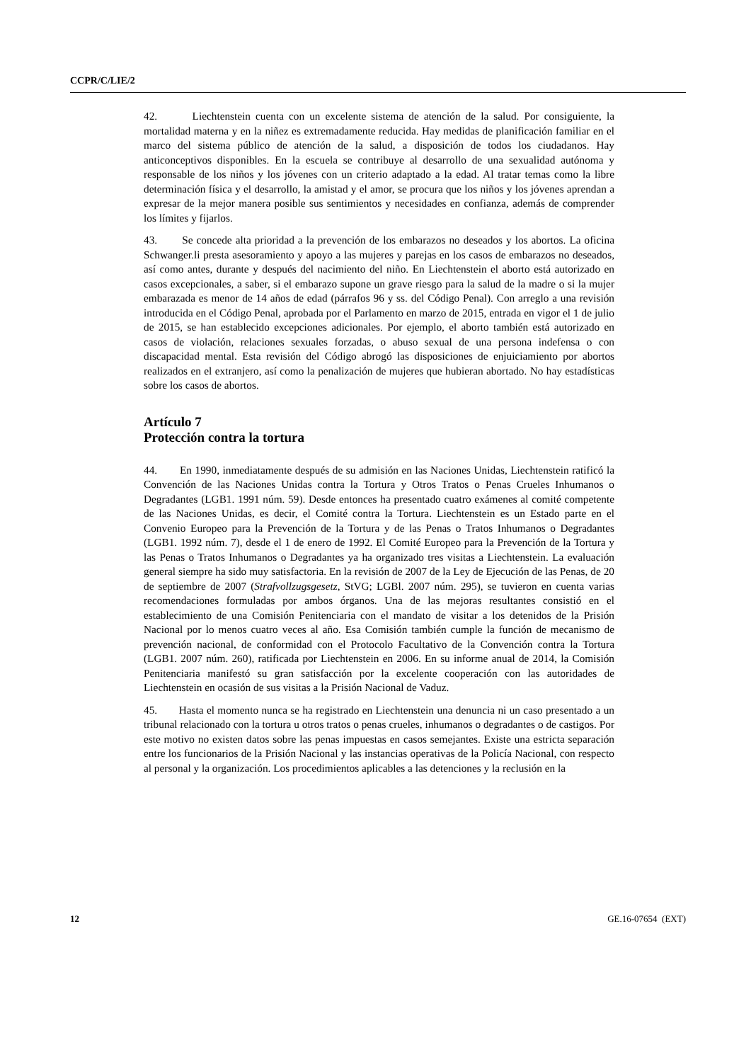CCPR/C/LIE/2
42. Liechtenstein cuenta con un excelente sistema de atención de la salud. Por consiguiente, la mortalidad materna y en la niñez es extremadamente reducida. Hay medidas de planificación familiar en el marco del sistema público de atención de la salud, a disposición de todos los ciudadanos. Hay anticonceptivos disponibles. En la escuela se contribuye al desarrollo de una sexualidad autónoma y responsable de los niños y los jóvenes con un criterio adaptado a la edad. Al tratar temas como la libre determinación física y el desarrollo, la amistad y el amor, se procura que los niños y los jóvenes aprendan a expresar de la mejor manera posible sus sentimientos y necesidades en confianza, además de comprender los límites y fijarlos.
43. Se concede alta prioridad a la prevención de los embarazos no deseados y los abortos. La oficina Schwanger.li presta asesoramiento y apoyo a las mujeres y parejas en los casos de embarazos no deseados, así como antes, durante y después del nacimiento del niño. En Liechtenstein el aborto está autorizado en casos excepcionales, a saber, si el embarazo supone un grave riesgo para la salud de la madre o si la mujer embarazada es menor de 14 años de edad (párrafos 96 y ss. del Código Penal). Con arreglo a una revisión introducida en el Código Penal, aprobada por el Parlamento en marzo de 2015, entrada en vigor el 1 de julio de 2015, se han establecido excepciones adicionales. Por ejemplo, el aborto también está autorizado en casos de violación, relaciones sexuales forzadas, o abuso sexual de una persona indefensa o con discapacidad mental. Esta revisión del Código abrogó las disposiciones de enjuiciamiento por abortos realizados en el extranjero, así como la penalización de mujeres que hubieran abortado. No hay estadísticas sobre los casos de abortos.
Artículo 7
Protección contra la tortura
44. En 1990, inmediatamente después de su admisión en las Naciones Unidas, Liechtenstein ratificó la Convención de las Naciones Unidas contra la Tortura y Otros Tratos o Penas Crueles Inhumanos o Degradantes (LGB1. 1991 núm. 59). Desde entonces ha presentado cuatro exámenes al comité competente de las Naciones Unidas, es decir, el Comité contra la Tortura. Liechtenstein es un Estado parte en el Convenio Europeo para la Prevención de la Tortura y de las Penas o Tratos Inhumanos o Degradantes (LGB1. 1992 núm. 7), desde el 1 de enero de 1992. El Comité Europeo para la Prevención de la Tortura y las Penas o Tratos Inhumanos o Degradantes ya ha organizado tres visitas a Liechtenstein. La evaluación general siempre ha sido muy satisfactoria. En la revisión de 2007 de la Ley de Ejecución de las Penas, de 20 de septiembre de 2007 (Strafvollzugsgesetz, StVG; LGBl. 2007 núm. 295), se tuvieron en cuenta varias recomendaciones formuladas por ambos órganos. Una de las mejoras resultantes consistió en el establecimiento de una Comisión Penitenciaria con el mandato de visitar a los detenidos de la Prisión Nacional por lo menos cuatro veces al año. Esa Comisión también cumple la función de mecanismo de prevención nacional, de conformidad con el Protocolo Facultativo de la Convención contra la Tortura (LGB1. 2007 núm. 260), ratificada por Liechtenstein en 2006. En su informe anual de 2014, la Comisión Penitenciaria manifestó su gran satisfacción por la excelente cooperación con las autoridades de Liechtenstein en ocasión de sus visitas a la Prisión Nacional de Vaduz.
45. Hasta el momento nunca se ha registrado en Liechtenstein una denuncia ni un caso presentado a un tribunal relacionado con la tortura u otros tratos o penas crueles, inhumanos o degradantes o de castigos. Por este motivo no existen datos sobre las penas impuestas en casos semejantes. Existe una estricta separación entre los funcionarios de la Prisión Nacional y las instancias operativas de la Policía Nacional, con respecto al personal y la organización. Los procedimientos aplicables a las detenciones y la reclusión en la
12 GE.16-07654 (EXT)